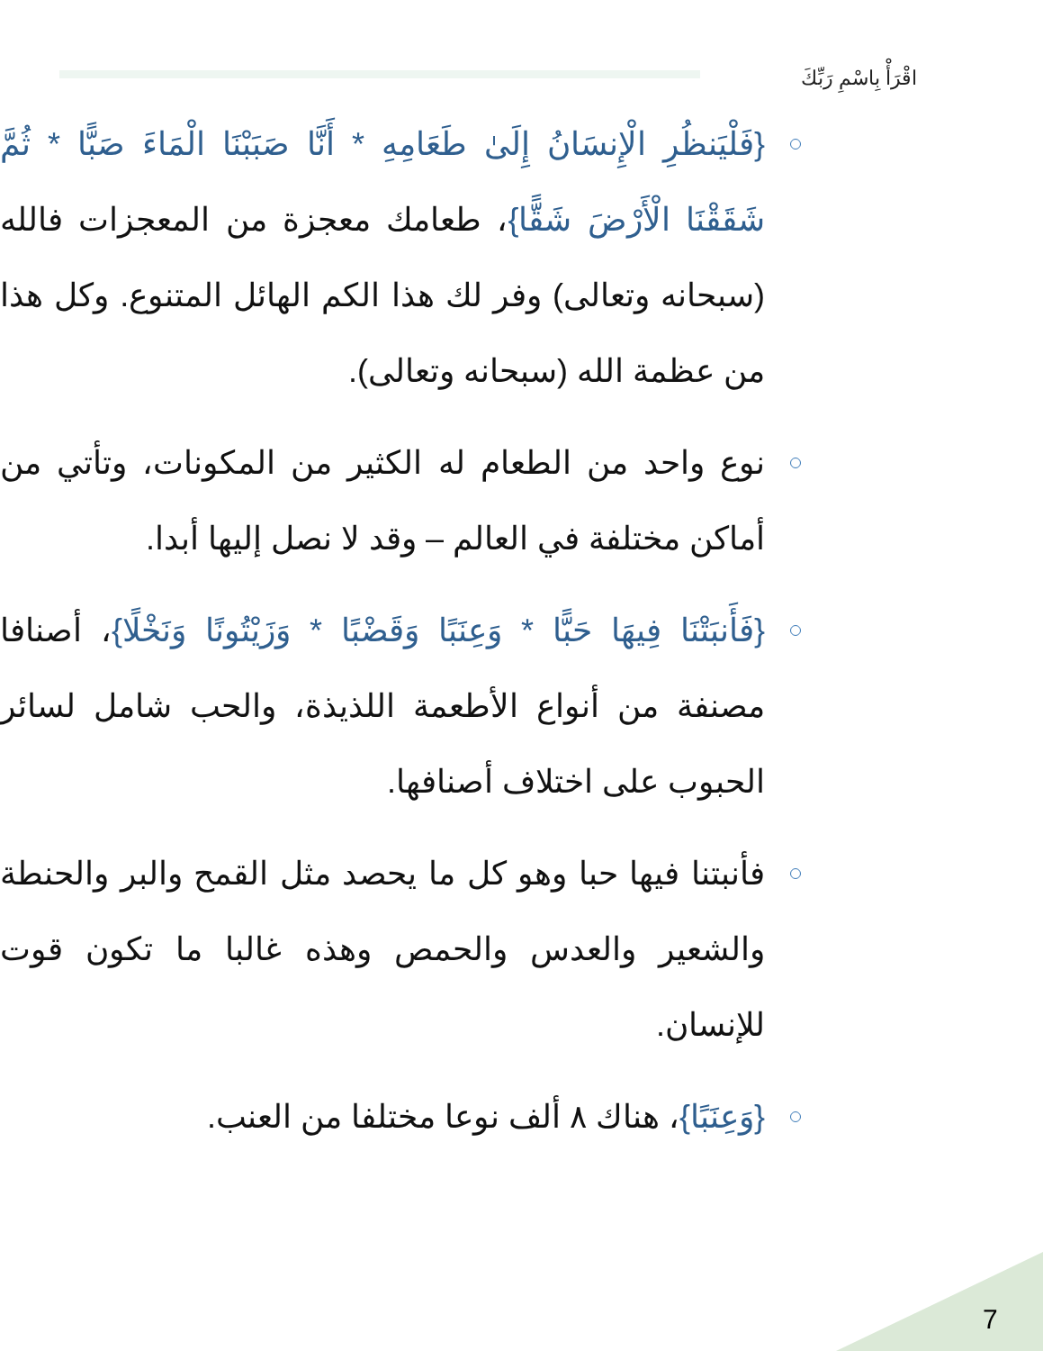اقْرَأْ بِاسْمِ رَبِّكَ
{فَلْيَنظُرِ الْإِنسَانُ إِلَىٰ طَعَامِهِ * أَنَّا صَبَبْنَا الْمَاءَ صَبًّا * ثُمَّ شَقَقْنَا الْأَرْضَ شَقًّا}، طعامك معجزة من المعجزات فالله (سبحانه وتعالى) وفر لك هذا الكم الهائل المتنوع. وكل هذا من عظمة الله (سبحانه وتعالى).
نوع واحد من الطعام له الكثير من المكونات، وتأتي من أماكن مختلفة في العالم – وقد لا نصل إليها أبدا.
{فَأَنبَتْنَا فِيهَا حَبًّا * وَعِنَبًا وَقَضْبًا * وَزَيْتُونًا وَنَخْلًا}، أصنافا مصنفة من أنواع الأطعمة اللذيذة، والحب شامل لسائر الحبوب على اختلاف أصنافها.
فأنبتنا فيها حبا وهو كل ما يحصد مثل القمح والبر والحنطة والشعير والعدس والحمص وهذه غالبا ما تكون قوت للإنسان.
{وَعِنَبًا}، هناك ٨ ألف نوعا مختلفا من العنب.
7